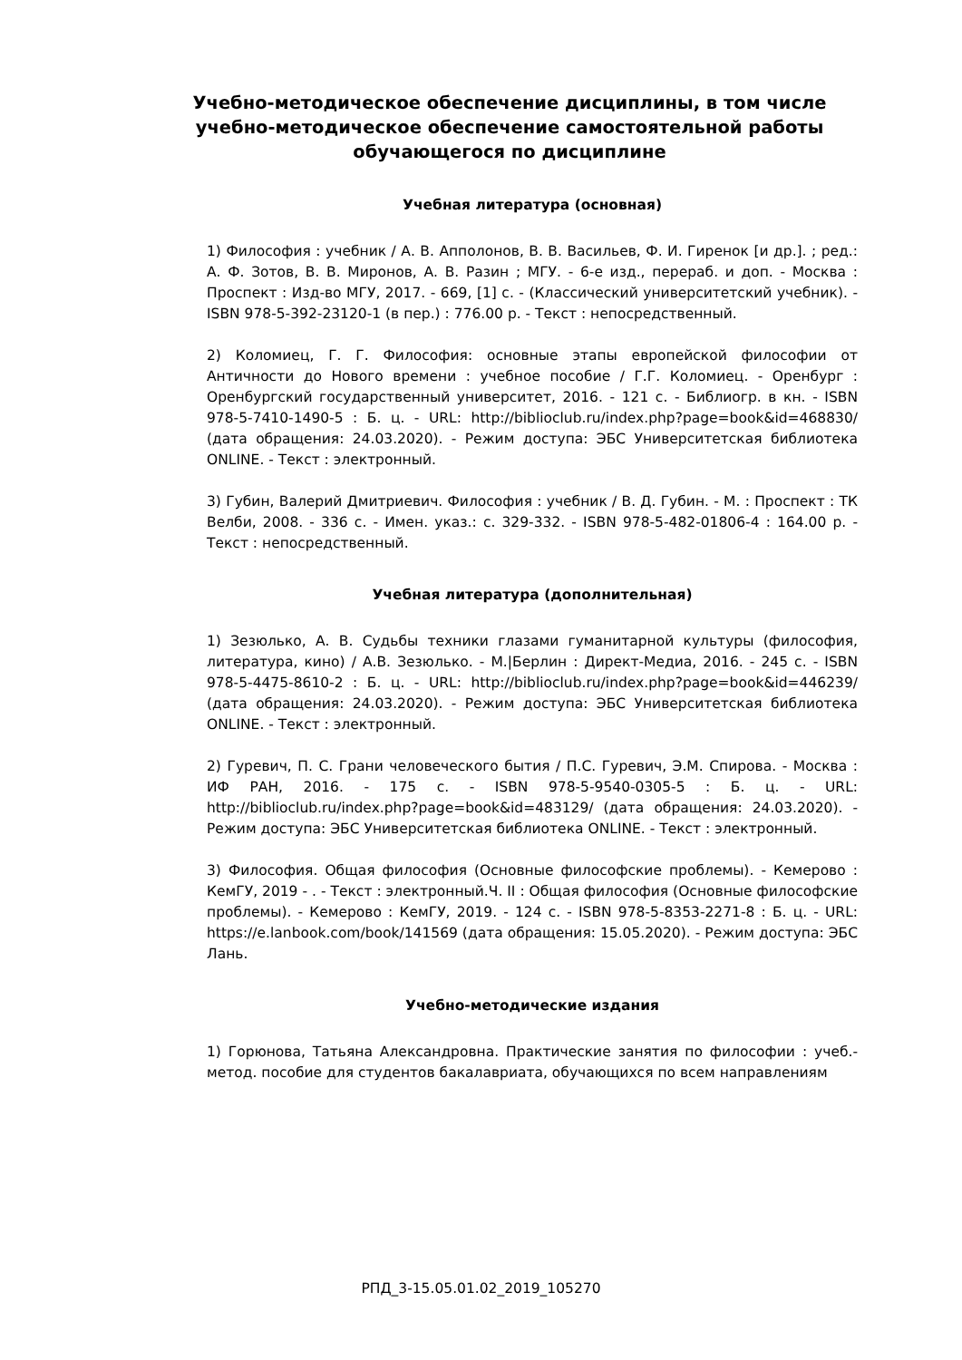Учебно-методическое обеспечение дисциплины, в том числе учебно-методическое обеспечение самостоятельной работы обучающегося по дисциплине
Учебная литература (основная)
1) Философия : учебник / А. В. Апполонов, В. В. Васильев, Ф. И. Гиренок [и др.]. ; ред.: А. Ф. Зотов, В. В. Миронов, А. В. Разин ; МГУ. - 6-е изд., перераб. и доп. - Москва : Проспект : Изд-во МГУ, 2017. - 669, [1] с. - (Классический университетский учебник). - ISBN 978-5-392-23120-1 (в пер.) : 776.00 р. - Текст : непосредственный.
2) Коломиец, Г. Г. Философия: основные этапы европейской философии от Античности до Нового времени : учебное пособие / Г.Г. Коломиец. - Оренбург : Оренбургский государственный университет, 2016. - 121 с. - Библиогр. в кн. - ISBN 978-5-7410-1490-5 : Б. ц. - URL: http://biblioclub.ru/index.php?page=book&id=468830/ (дата обращения: 24.03.2020). - Режим доступа: ЭБС Университетская библиотека ONLINE. - Текст : электронный.
3) Губин, Валерий Дмитриевич. Философия : учебник / В. Д. Губин. - М. : Проспект : ТК Велби, 2008. - 336 с. - Имен. указ.: с. 329-332. - ISBN 978-5-482-01806-4 : 164.00 р. - Текст : непосредственный.
Учебная литература (дополнительная)
1) Зезюлько, А. В. Судьбы техники глазами гуманитарной культуры (философия, литература, кино) / А.В. Зезюлько. - М.|Берлин : Директ-Медиа, 2016. - 245 с. - ISBN 978-5-4475-8610-2 : Б. ц. - URL: http://biblioclub.ru/index.php?page=book&id=446239/ (дата обращения: 24.03.2020). - Режим доступа: ЭБС Университетская библиотека ONLINE. - Текст : электронный.
2) Гуревич, П. С. Грани человеческого бытия / П.С. Гуревич, Э.М. Спирова. - Москва : ИФ РАН, 2016. - 175 с. - ISBN 978-5-9540-0305-5 : Б. ц. - URL: http://biblioclub.ru/index.php?page=book&id=483129/ (дата обращения: 24.03.2020). - Режим доступа: ЭБС Университетская библиотека ONLINE. - Текст : электронный.
3) Философия. Общая философия (Основные философские проблемы). - Кемерово : КемГУ, 2019 - . - Текст : электронный.Ч. II : Общая философия (Основные философские проблемы). - Кемерово : КемГУ, 2019. - 124 с. - ISBN 978-5-8353-2271-8 : Б. ц. - URL: https://e.lanbook.com/book/141569 (дата обращения: 15.05.2020). - Режим доступа: ЭБС Лань.
Учебно-методические издания
1) Горюнова, Татьяна Александровна. Практические занятия по философии : учеб.-метод. пособие для студентов бакалавриата, обучающихся по всем направлениям
РПД_3-15.05.01.02_2019_105270